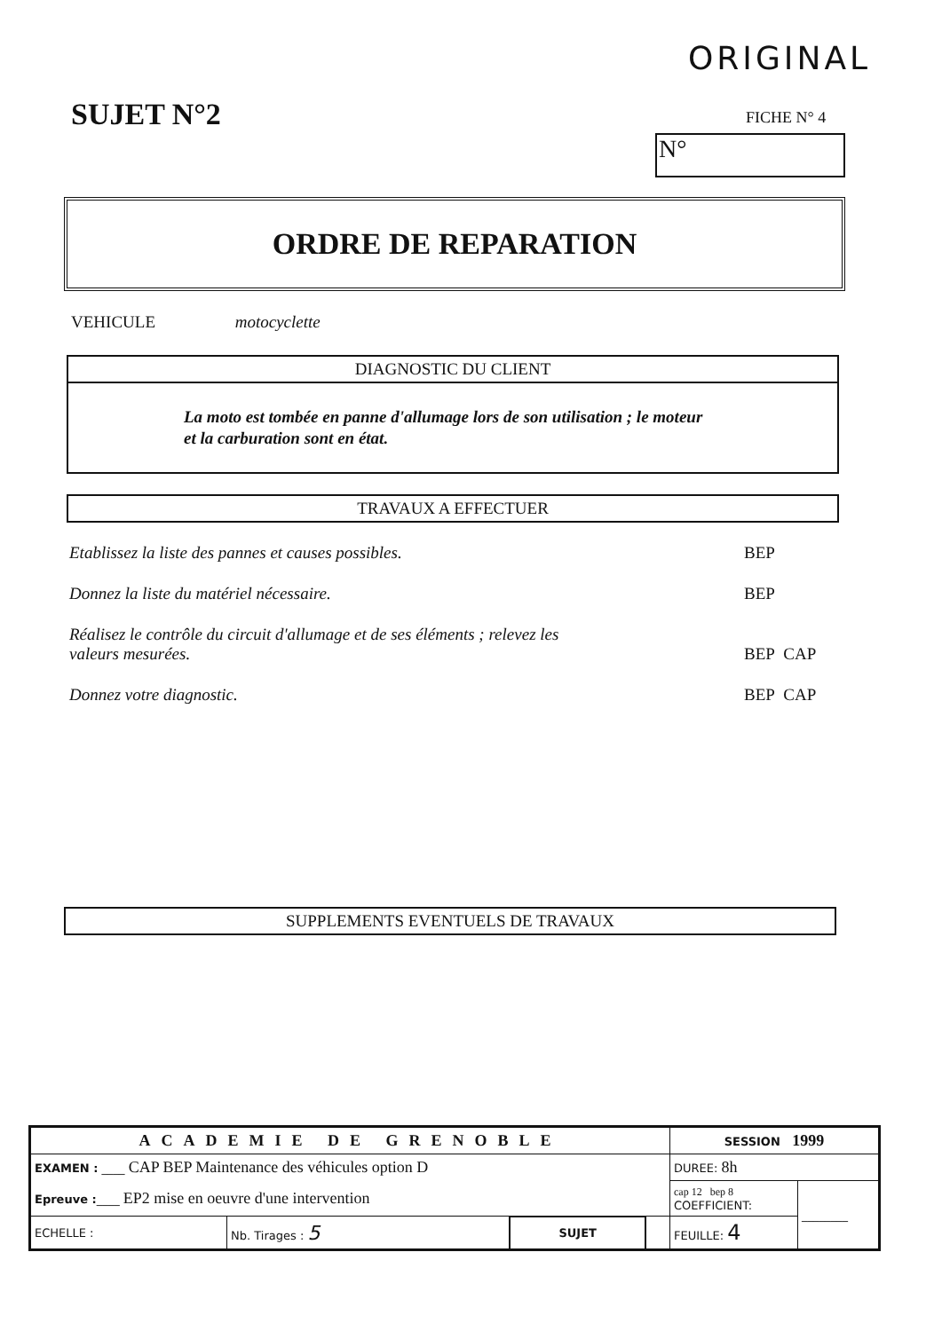ORIGINAL
SUJET N°2 FICHE N° 4
N°
ORDRE DE REPARATION
VEHICULE motocyclette
DIAGNOSTIC DU CLIENT
La moto est tombée en panne d'allumage lors de son utilisation ; le moteur
et la carburation sont en état.
TRAVAUX A EFFECTUER
Etablissez la liste des pannes et causes possibles. BEP
Donnez la liste du matériel nécessaire. BEP
Réalisez le contrôle du circuit d'allumage et de ses éléments ; relevez les
valeurs mesurées.
BEP CAP
Donnez votre diagnostic. BEP CAP
SUPPLEMENTS EVENTUELS DE TRAVAUX
| ACADEMIE DE GRENOBLE | | | | SESSION 1999 | |
| EXAMEN : ____ CAP BEP Maintenance des véhicules option D | | | | DUREE: 8h | |
| Epreuve : ____ EP2 mise en oeuvre d'une intervention | | | | cap 12 bep 8 COEFFICIENT: | ________ |
| ECHELLE : | Nb. Tirages : 5 | SUJET | | FEUILLE: 4 | |